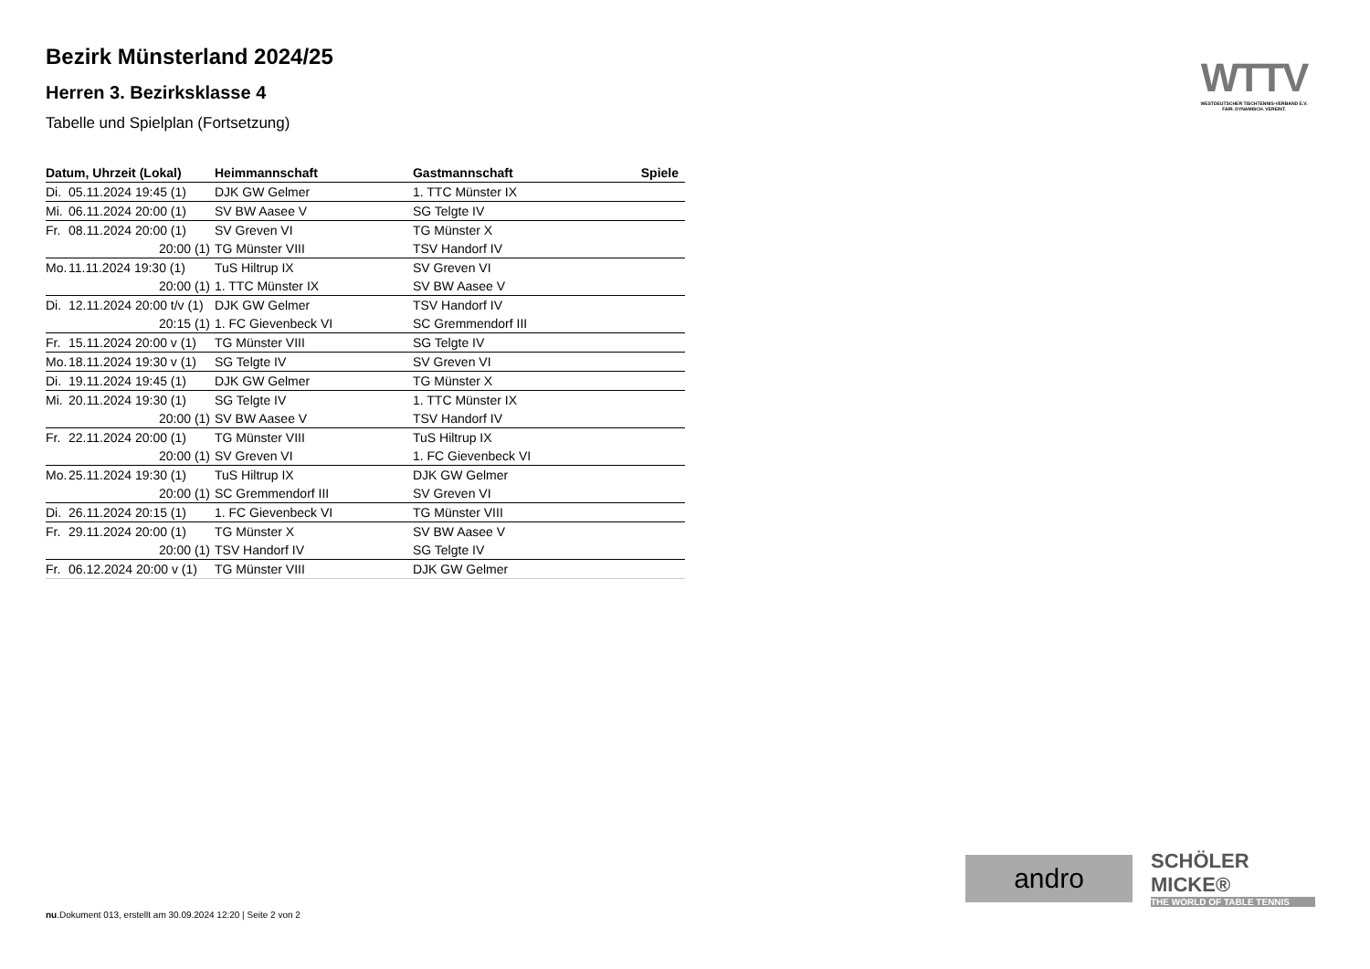Bezirk Münsterland 2024/25
Herren 3. Bezirksklasse 4
Tabelle und Spielplan (Fortsetzung)
| Datum, Uhrzeit (Lokal) | | Heimmannschaft | Gastmannschaft | Spiele |
| --- | --- | --- | --- | --- |
| Di. | 05.11.2024 19:45 (1) | DJK GW Gelmer | 1. TTC Münster IX | |
| Mi. | 06.11.2024 20:00 (1) | SV BW Aasee V | SG Telgte IV | |
| Fr. | 08.11.2024 20:00 (1) | SV Greven VI | TG Münster X | |
| | 20:00 (1) | TG Münster VIII | TSV Handorf IV | |
| Mo. | 11.11.2024 19:30 (1) | TuS Hiltrup IX | SV Greven VI | |
| | 20:00 (1) | 1. TTC Münster IX | SV BW Aasee V | |
| Di. | 12.11.2024 20:00 t/v (1) | DJK GW Gelmer | TSV Handorf IV | |
| | 20:15 (1) | 1. FC Gievenbeck VI | SC Gremmendorf III | |
| Fr. | 15.11.2024 20:00 v (1) | TG Münster VIII | SG Telgte IV | |
| Mo. | 18.11.2024 19:30 v (1) | SG Telgte IV | SV Greven VI | |
| Di. | 19.11.2024 19:45 (1) | DJK GW Gelmer | TG Münster X | |
| Mi. | 20.11.2024 19:30 (1) | SG Telgte IV | 1. TTC Münster IX | |
| | 20:00 (1) | SV BW Aasee V | TSV Handorf IV | |
| Fr. | 22.11.2024 20:00 (1) | TG Münster VIII | TuS Hiltrup IX | |
| | 20:00 (1) | SV Greven VI | 1. FC Gievenbeck VI | |
| Mo. | 25.11.2024 19:30 (1) | TuS Hiltrup IX | DJK GW Gelmer | |
| | 20:00 (1) | SC Gremmendorf III | SV Greven VI | |
| Di. | 26.11.2024 20:15 (1) | 1. FC Gievenbeck VI | TG Münster VIII | |
| Fr. | 29.11.2024 20:00 (1) | TG Münster X | SV BW Aasee V | |
| | 20:00 (1) | TSV Handorf IV | SG Telgte IV | |
| Fr. | 06.12.2024 20:00 v (1) | TG Münster VIII | DJK GW Gelmer | |
WTTV
WESTDEUTSCHER TISCHTENNIS-VERBAND E.V.
FAIR. DYNAMISCH. VEREINT.
andro
SCHÖLER
MICKE®
THE WORLD OF TABLE TENNIS
nu.Dokument 013, erstellt am 30.09.2024 12:20 | Seite 2 von 2